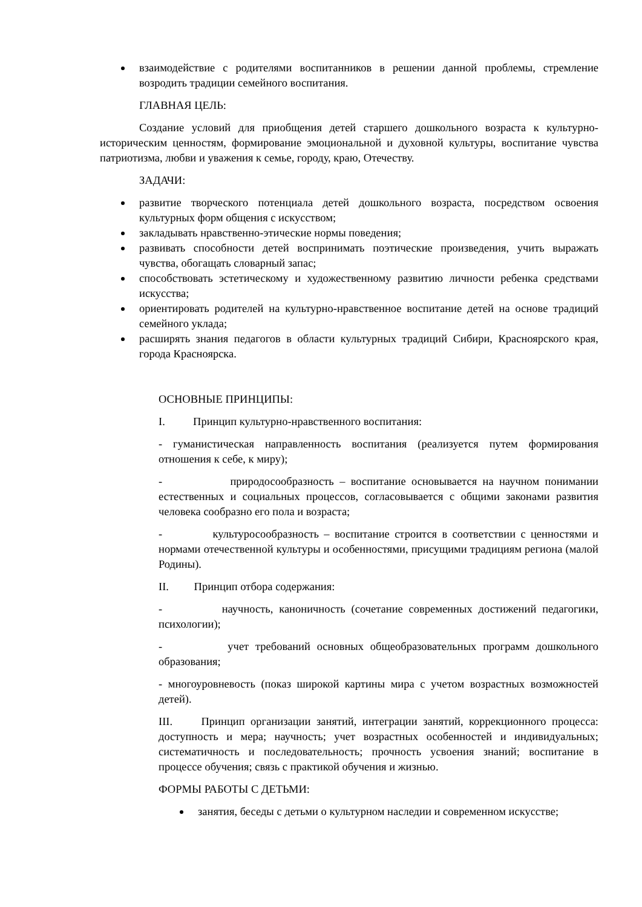взаимодействие с родителями воспитанников в решении данной проблемы, стремление возродить традиции семейного воспитания.
ГЛАВНАЯ ЦЕЛЬ:
Создание условий для приобщения детей старшего дошкольного возраста к культурно-историческим ценностям, формирование эмоциональной и духовной культуры, воспитание чувства патриотизма, любви и уважения к семье, городу, краю, Отечеству.
ЗАДАЧИ:
развитие творческого потенциала детей дошкольного возраста, посредством освоения культурных форм общения с искусством;
закладывать нравственно-этические нормы поведения;
развивать способности детей воспринимать поэтические произведения, учить выражать чувства, обогащать словарный запас;
способствовать эстетическому и художественному развитию личности ребенка средствами искусства;
ориентировать родителей на культурно-нравственное воспитание детей на основе традиций семейного уклада;
расширять знания педагогов в области культурных традиций Сибири, Красноярского края, города Красноярска.
ОСНОВНЫЕ ПРИНЦИПЫ:
I. Принцип культурно-нравственного воспитания:
- гуманистическая направленность воспитания (реализуется путем формирования отношения к себе, к миру);
- природосообразность – воспитание основывается на научном понимании естественных и социальных процессов, согласовывается с общими законами развития человека сообразно его пола и возраста;
- культуросообразность – воспитание строится в соответствии с ценностями и нормами отечественной культуры и особенностями, присущими традициям региона (малой Родины).
II. Принцип отбора содержания:
- научность, каноничность (сочетание современных достижений педагогики, психологии);
- учет требований основных общеобразовательных программ дошкольного образования;
- многоуровневость (показ широкой картины мира с учетом возрастных возможностей детей).
III. Принцип организации занятий, интеграции занятий, коррекционного процесса: доступность и мера; научность; учет возрастных особенностей и индивидуальных; систематичность и последовательность; прочность усвоения знаний; воспитание в процессе обучения; связь с практикой обучения и жизнью.
ФОРМЫ РАБОТЫ С ДЕТЬМИ:
занятия, беседы с детьми о культурном наследии и современном искусстве;